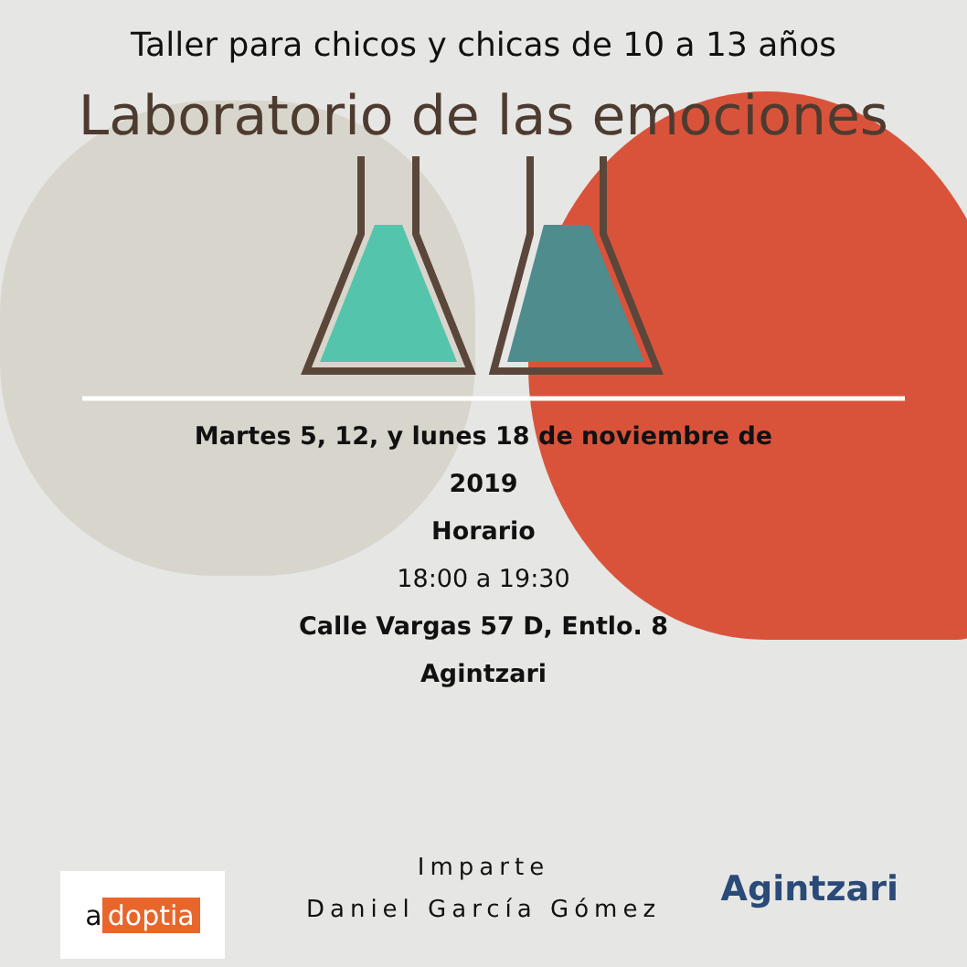Taller para chicos y chicas de 10 a 13 años
Laboratorio de las emociones
Martes 5, 12, y lunes 18 de noviembre de
2019
Horario
18:00 a 19:30
Calle Vargas 57 D, Entlo. 8
Agintzari
Imparte
Daniel García Gómez
a doptia Agintzari